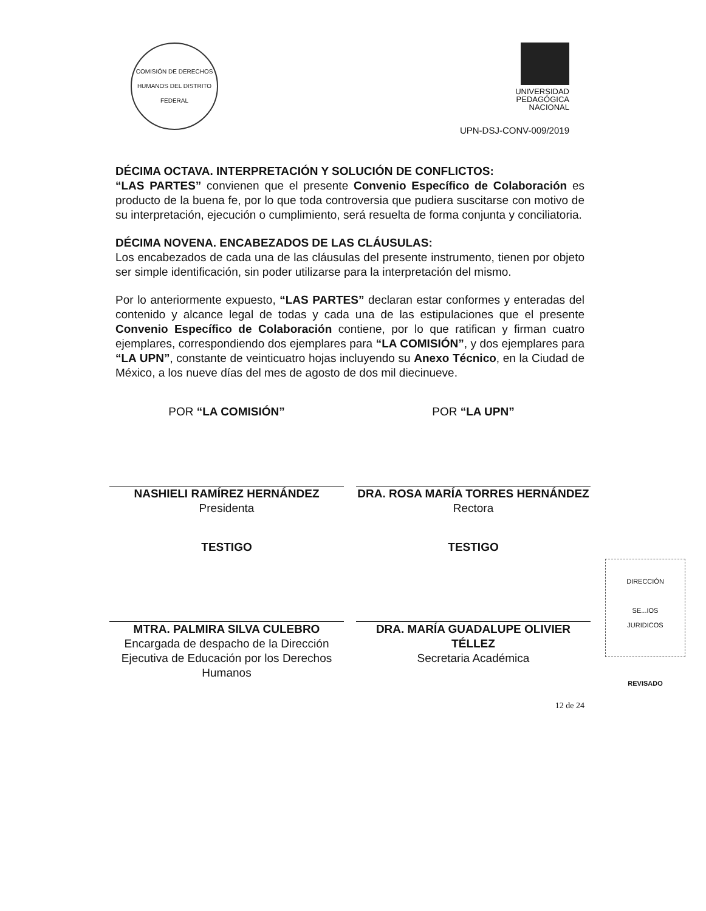COMISIÓN DE DERECHOS HUMANOS DEL DISTRITO FEDERAL
UNIVERSIDAD
PEDAGÓGICA
NACIONAL
UPN-DSJ-CONV-009/2019
DÉCIMA OCTAVA. INTERPRETACIÓN Y SOLUCIÓN DE CONFLICTOS:
“LAS PARTES” convienen que el presente Convenio Específico de Colaboración es producto de la buena fe, por lo que toda controversia que pudiera suscitarse con motivo de su interpretación, ejecución o cumplimiento, será resuelta de forma conjunta y conciliatoria.
DÉCIMA NOVENA. ENCABEZADOS DE LAS CLÁUSULAS:
Los encabezados de cada una de las cláusulas del presente instrumento, tienen por objeto ser simple identificación, sin poder utilizarse para la interpretación del mismo.
Por lo anteriormente expuesto, “LAS PARTES” declaran estar conformes y enteradas del contenido y alcance legal de todas y cada una de las estipulaciones que el presente Convenio Específico de Colaboración contiene, por lo que ratifican y firman cuatro ejemplares, correspondiendo dos ejemplares para “LA COMISIÓN”, y dos ejemplares para “LA UPN”, constante de veinticuatro hojas incluyendo su Anexo Técnico, en la Ciudad de México, a los nueve días del mes de agosto de dos mil diecinueve.
POR “LA COMISIÓN”
NASHIELI RAMÍREZ HERNÁNDEZ
Presidenta
POR “LA UPN”
DRA. ROSA MARÍA TORRES HERNÁNDEZ
Rectora
TESTIGO
MTRA. PALMIRA SILVA CULEBRO
Encargada de despacho de la Dirección Ejecutiva de Educación por los Derechos Humanos
TESTIGO
DRA. MARÍA GUADALUPE OLIVIER TÉLLEZ
Secretaria Académica
DIRECCIÓN
SE...IOS
JURIDICOS
REVISADO
12 de 24